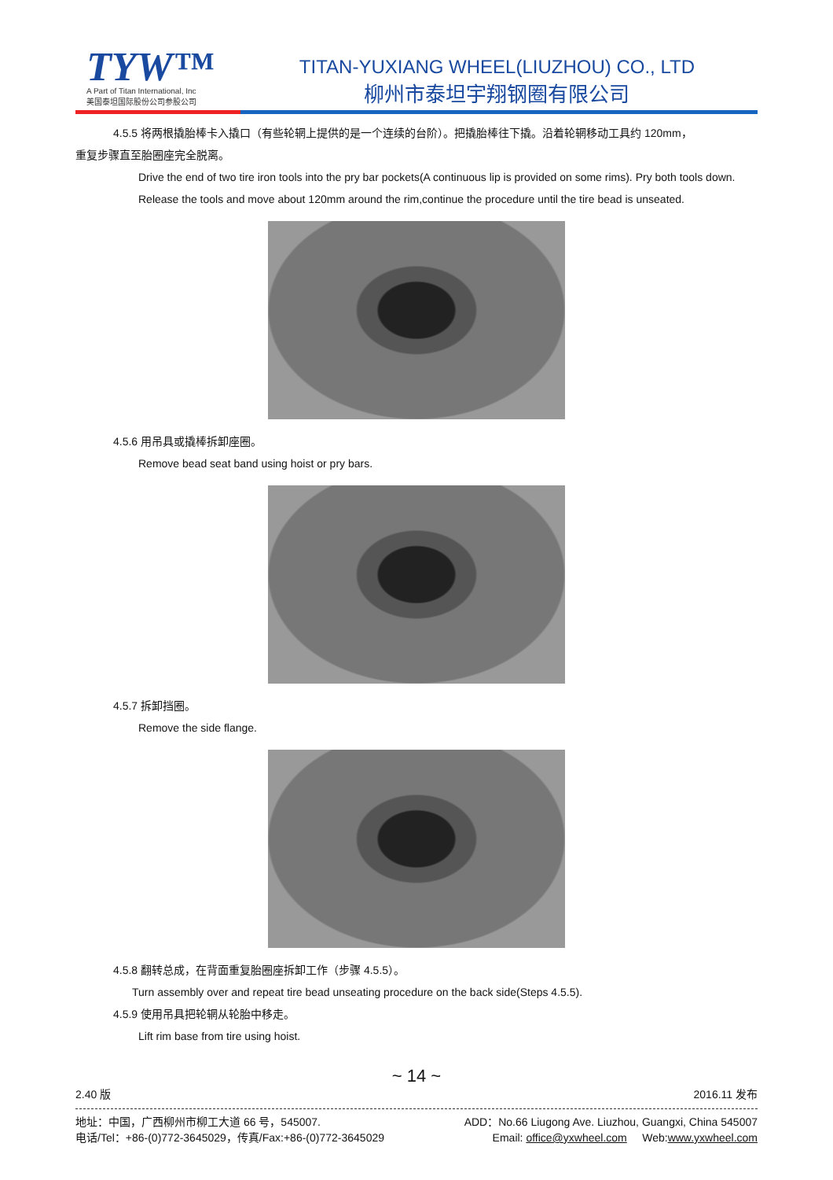TYW™
A Part of Titan International, Inc
美国泰坦国际股份公司参股公司
TITAN-YUXIANG WHEEL(LIUZHOU) CO., LTD
柳州市泰坦宇翔钢圈有限公司
4.5.5 将两根撬胎棒卡入撬口（有些轮辋上提供的是一个连续的台阶）。把撬胎棒往下撬。沿着轮辋移动工具约 120mm，
重复步骤直至胎圈座完全脱离。
Drive the end of two tire iron tools into the pry bar pockets(A continuous lip is provided on some rims). Pry both tools down. Release the tools and move about 120mm around the rim,continue the procedure until the tire bead is unseated.
4.5.6 用吊具或撬棒拆卸座圈。
Remove bead seat band using hoist or pry bars.
4.5.7 拆卸挡圈。
Remove the side flange.
4.5.8 翻转总成，在背面重复胎圈座拆卸工作（步骤 4.5.5）。
Turn assembly over and repeat tire bead unseating procedure on the back side(Steps 4.5.5).
4.5.9 使用吊具把轮辋从轮胎中移走。
Lift rim base from tire using hoist.
~ 14 ~
2.40 版 2016.11 发布
地址：中国，广西柳州市柳工大道 66 号，545007. ADD：No.66 Liugong Ave. Liuzhou, Guangxi, China 545007
电话/Tel：+86-(0)772-3645029，传真/Fax:+86-(0)772-3645029 Email: office@yxwheel.com Web:www.yxwheel.com